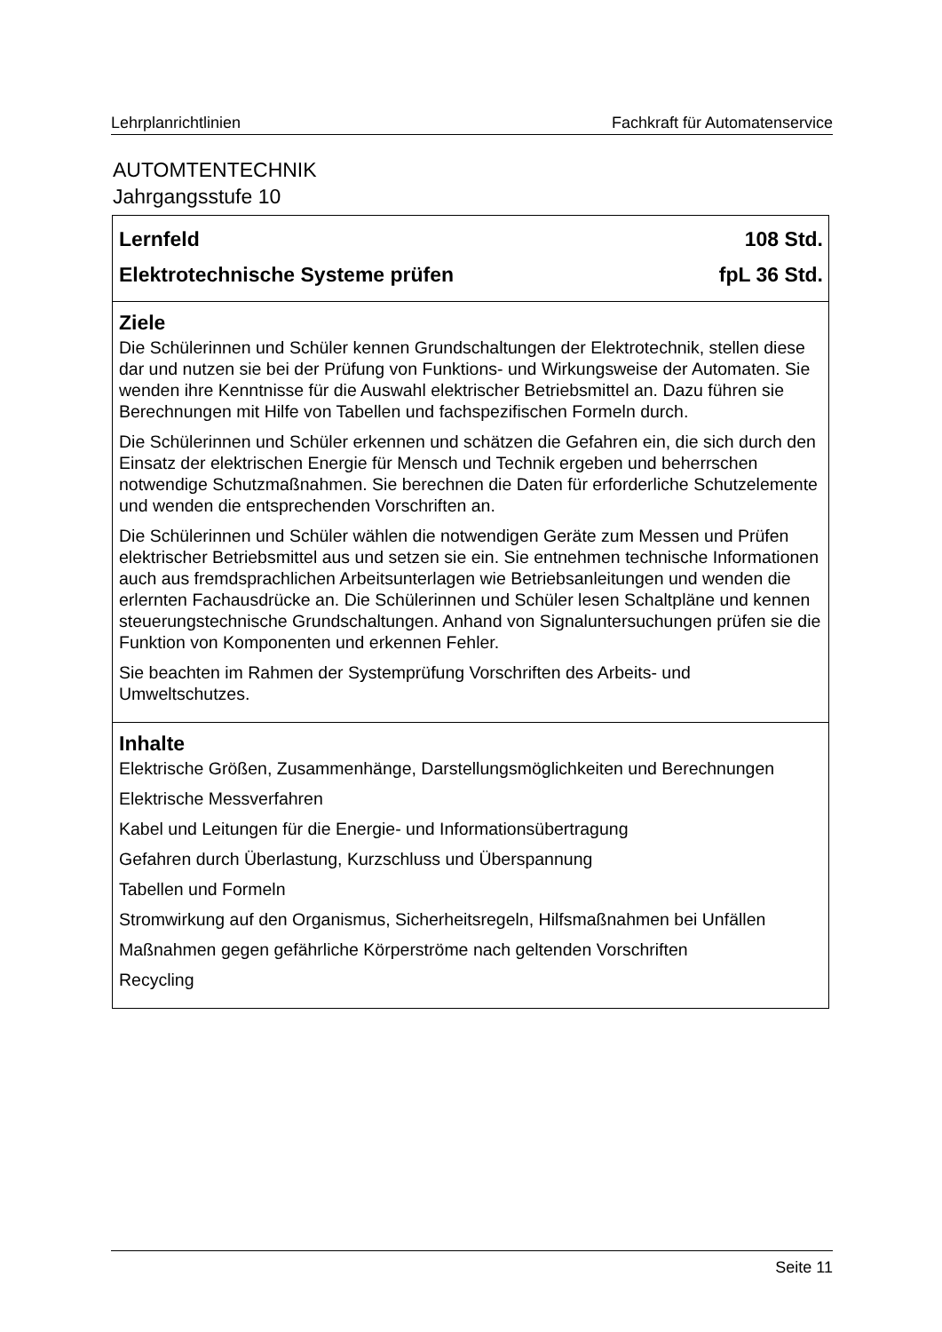Lehrplanrichtlinien Fachkraft für Automatenservice
AUTOMTENTECHNIK
Jahrgangsstufe 10
| Lernfeld 108 Std. Elektrotechnische Systeme prüfen fpL 36 Std. |
| Ziele Die Schülerinnen und Schüler kennen Grundschaltungen der Elektrotechnik, stellen diese dar und nutzen sie bei der Prüfung von Funktions- und Wirkungsweise der Automaten. Sie wenden ihre Kenntnisse für die Auswahl elektrischer Betriebsmittel an. Dazu führen sie Berechnungen mit Hilfe von Tabellen und fachspezifischen Formeln durch. Die Schülerinnen und Schüler erkennen und schätzen die Gefahren ein, die sich durch den Einsatz der elektrischen Energie für Mensch und Technik ergeben und beherrschen notwendige Schutzmaßnahmen. Sie berechnen die Daten für erforderliche Schutzelemente und wenden die entsprechenden Vorschriften an. Die Schülerinnen und Schüler wählen die notwendigen Geräte zum Messen und Prüfen elektrischer Betriebsmittel aus und setzen sie ein. Sie entnehmen technische Informationen auch aus fremdsprachlichen Arbeitsunterlagen wie Betriebsanleitungen und wenden die erlernten Fachausdrücke an. Die Schülerinnen und Schüler lesen Schaltpläne und kennen steuerungstechnische Grundschaltungen. Anhand von Signaluntersuchungen prüfen sie die Funktion von Komponenten und erkennen Fehler. Sie beachten im Rahmen der Systemprüfung Vorschriften des Arbeits- und Umweltschutzes. |
| Inhalte Elektrische Größen, Zusammenhänge, Darstellungsmöglichkeiten und Berechnungen Elektrische Messverfahren Kabel und Leitungen für die Energie- und Informationsübertragung Gefahren durch Überlastung, Kurzschluss und Überspannung Tabellen und Formeln Stromwirkung auf den Organismus, Sicherheitsregeln, Hilfsmaßnahmen bei Unfällen Maßnahmen gegen gefährliche Körperströme nach geltenden Vorschriften Recycling |
Seite 11